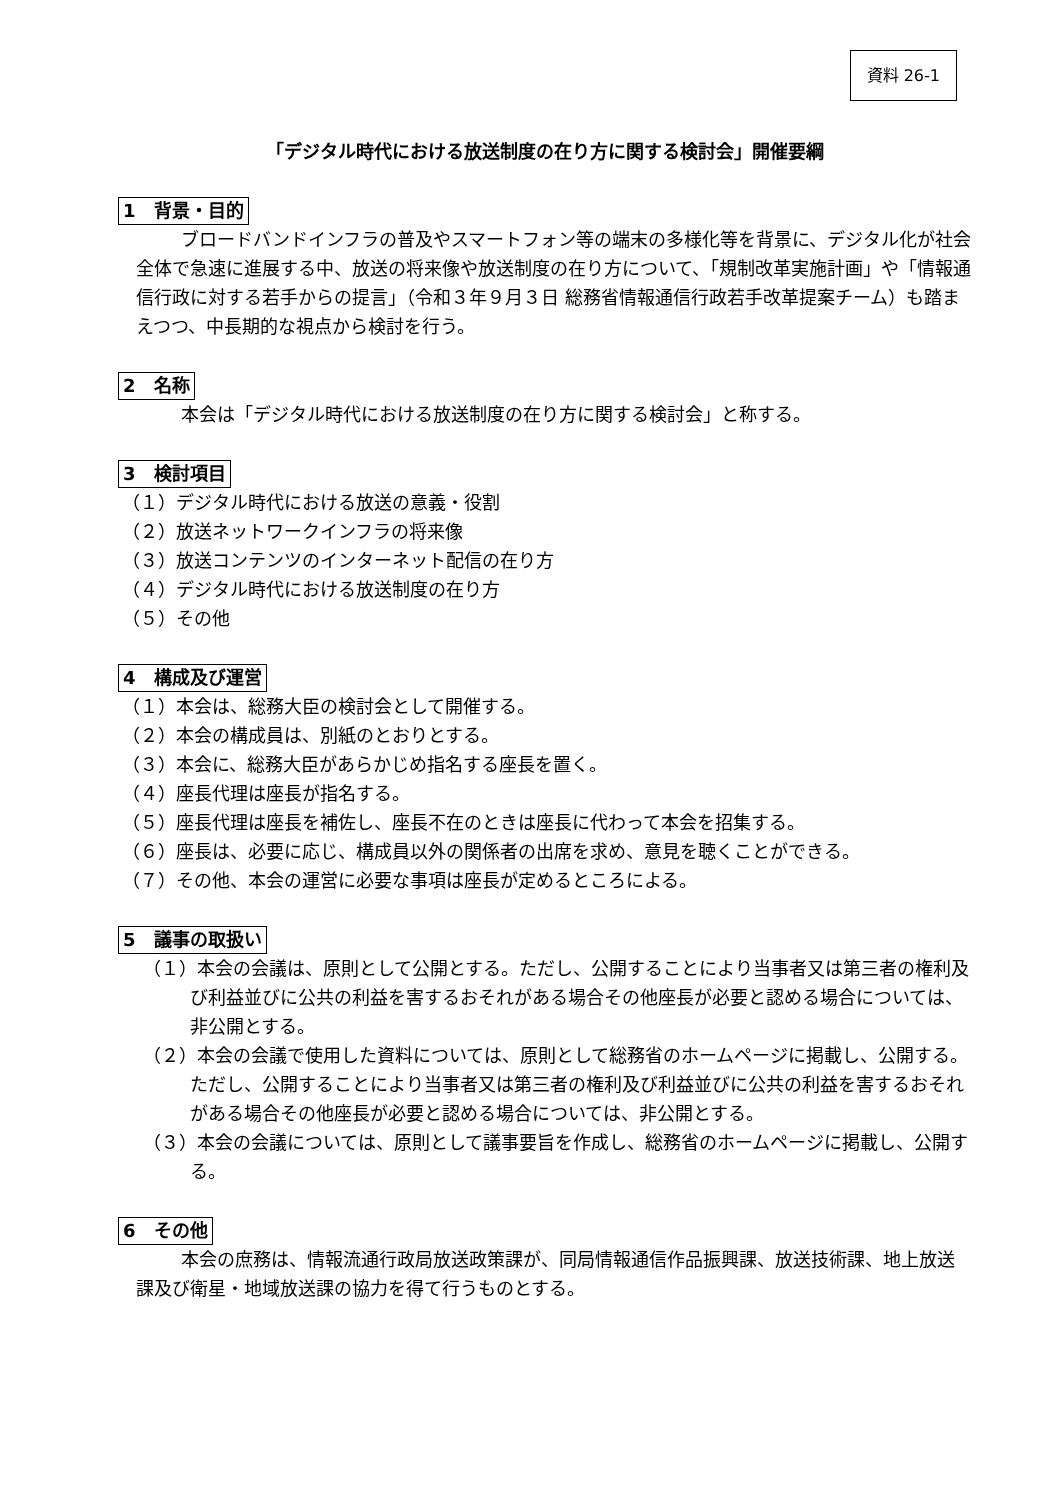資料 26-1
「デジタル時代における放送制度の在り方に関する検討会」開催要綱
1　背景・目的
ブロードバンドインフラの普及やスマートフォン等の端末の多様化等を背景に、デジタル化が社会全体で急速に進展する中、放送の将来像や放送制度の在り方について、「規制改革実施計画」や「情報通信行政に対する若手からの提言」（令和３年９月３日 総務省情報通信行政若手改革提案チーム）も踏まえつつ、中長期的な視点から検討を行う。
2　名称
本会は「デジタル時代における放送制度の在り方に関する検討会」と称する。
3　検討項目
（１）デジタル時代における放送の意義・役割
（２）放送ネットワークインフラの将来像
（３）放送コンテンツのインターネット配信の在り方
（４）デジタル時代における放送制度の在り方
（５）その他
4　構成及び運営
（１）本会は、総務大臣の検討会として開催する。
（２）本会の構成員は、別紙のとおりとする。
（３）本会に、総務大臣があらかじめ指名する座長を置く。
（４）座長代理は座長が指名する。
（５）座長代理は座長を補佐し、座長不在のときは座長に代わって本会を招集する。
（６）座長は、必要に応じ、構成員以外の関係者の出席を求め、意見を聴くことができる。
（７）その他、本会の運営に必要な事項は座長が定めるところによる。
5　議事の取扱い
（１）本会の会議は、原則として公開とする。ただし、公開することにより当事者又は第三者の権利及び利益並びに公共の利益を害するおそれがある場合その他座長が必要と認める場合については、非公開とする。
（２）本会の会議で使用した資料については、原則として総務省のホームページに掲載し、公開する。ただし、公開することにより当事者又は第三者の権利及び利益並びに公共の利益を害するおそれがある場合その他座長が必要と認める場合については、非公開とする。
（３）本会の会議については、原則として議事要旨を作成し、総務省のホームページに掲載し、公開する。
6　その他
本会の庶務は、情報流通行政局放送政策課が、同局情報通信作品振興課、放送技術課、地上放送課及び衛星・地域放送課の協力を得て行うものとする。